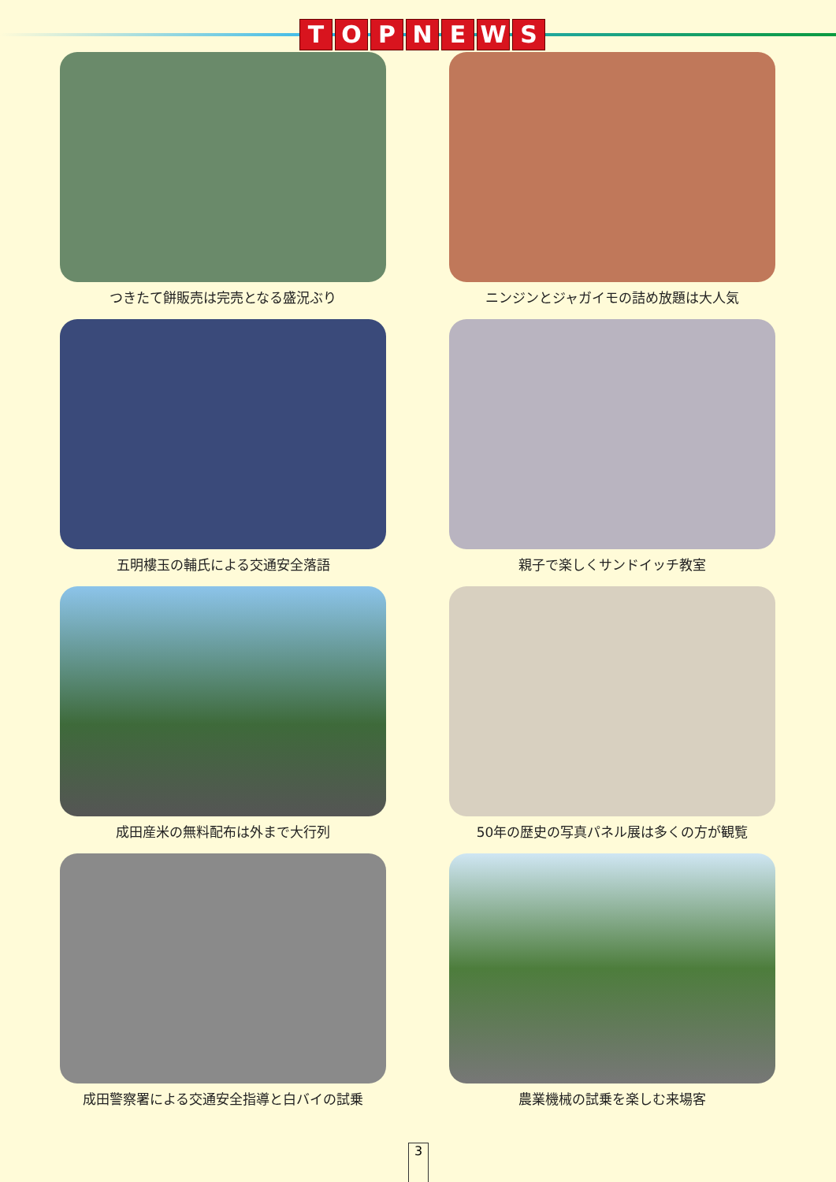TOPNEWS
つきたて餅販売は完売となる盛況ぶり
ニンジンとジャガイモの詰め放題は大人気
五明樓玉の輔氏による交通安全落語
親子で楽しくサンドイッチ教室
成田産米の無料配布は外まで大行列
50年の歴史の写真パネル展は多くの方が観覧
成田警察署による交通安全指導と白バイの試乗
農業機械の試乗を楽しむ来場客
3